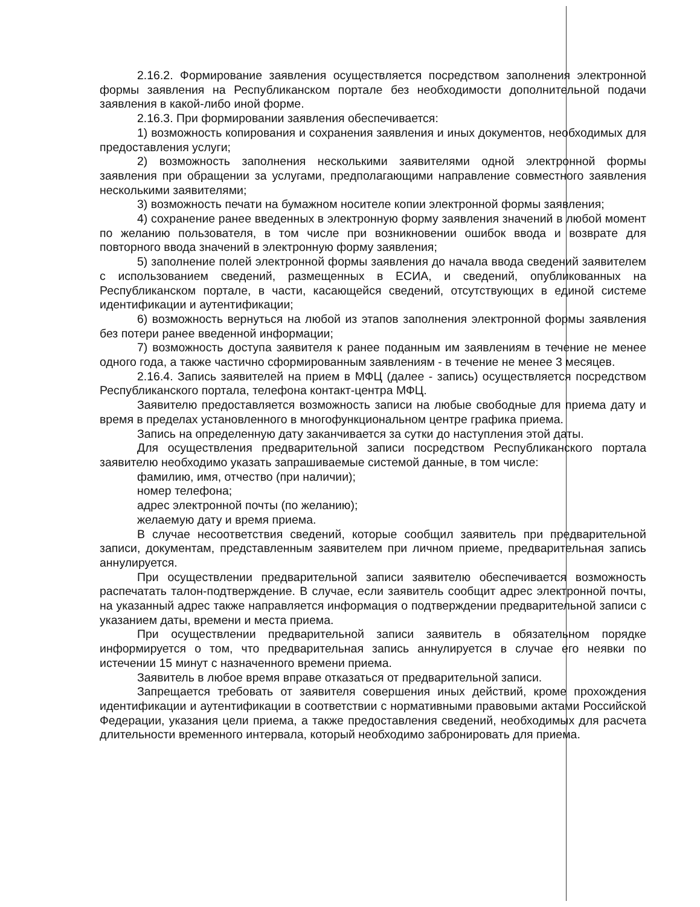2.16.2. Формирование заявления осуществляется посредством заполнения электронной формы заявления на Республиканском портале без необходимости дополнительной подачи заявления в какой-либо иной форме.
2.16.3. При формировании заявления обеспечивается:
1) возможность копирования и сохранения заявления и иных документов, необходимых для предоставления услуги;
2) возможность заполнения несколькими заявителями одной электронной формы заявления при обращении за услугами, предполагающими направление совместного заявления несколькими заявителями;
3) возможность печати на бумажном носителе копии электронной формы заявления;
4) сохранение ранее введенных в электронную форму заявления значений в любой момент по желанию пользователя, в том числе при возникновении ошибок ввода и возврате для повторного ввода значений в электронную форму заявления;
5) заполнение полей электронной формы заявления до начала ввода сведений заявителем с использованием сведений, размещенных в ЕСИА, и сведений, опубликованных на Республиканском портале, в части, касающейся сведений, отсутствующих в единой системе идентификации и аутентификации;
6) возможность вернуться на любой из этапов заполнения электронной формы заявления без потери ранее введенной информации;
7) возможность доступа заявителя к ранее поданным им заявлениям в течение не менее одного года, а также частично сформированным заявлениям - в течение не менее 3 месяцев.
2.16.4. Запись заявителей на прием в МФЦ (далее - запись) осуществляется посредством Республиканского портала, телефона контакт-центра МФЦ.
Заявителю предоставляется возможность записи на любые свободные для приема дату и время в пределах установленного в многофункциональном центре графика приема.
Запись на определенную дату заканчивается за сутки до наступления этой даты.
Для осуществления предварительной записи посредством Республиканского портала заявителю необходимо указать запрашиваемые системой данные, в том числе:
фамилию, имя, отчество (при наличии);
номер телефона;
адрес электронной почты (по желанию);
желаемую дату и время приема.
В случае несоответствия сведений, которые сообщил заявитель при предварительной записи, документам, представленным заявителем при личном приеме, предварительная запись аннулируется.
При осуществлении предварительной записи заявителю обеспечивается возможность распечатать талон-подтверждение. В случае, если заявитель сообщит адрес электронной почты, на указанный адрес также направляется информация о подтверждении предварительной записи с указанием даты, времени и места приема.
При осуществлении предварительной записи заявитель в обязательном порядке информируется о том, что предварительная запись аннулируется в случае его неявки по истечении 15 минут с назначенного времени приема.
Заявитель в любое время вправе отказаться от предварительной записи.
Запрещается требовать от заявителя совершения иных действий, кроме прохождения идентификации и аутентификации в соответствии с нормативными правовыми актами Российской Федерации, указания цели приема, а также предоставления сведений, необходимых для расчета длительности временного интервала, который необходимо забронировать для приема.